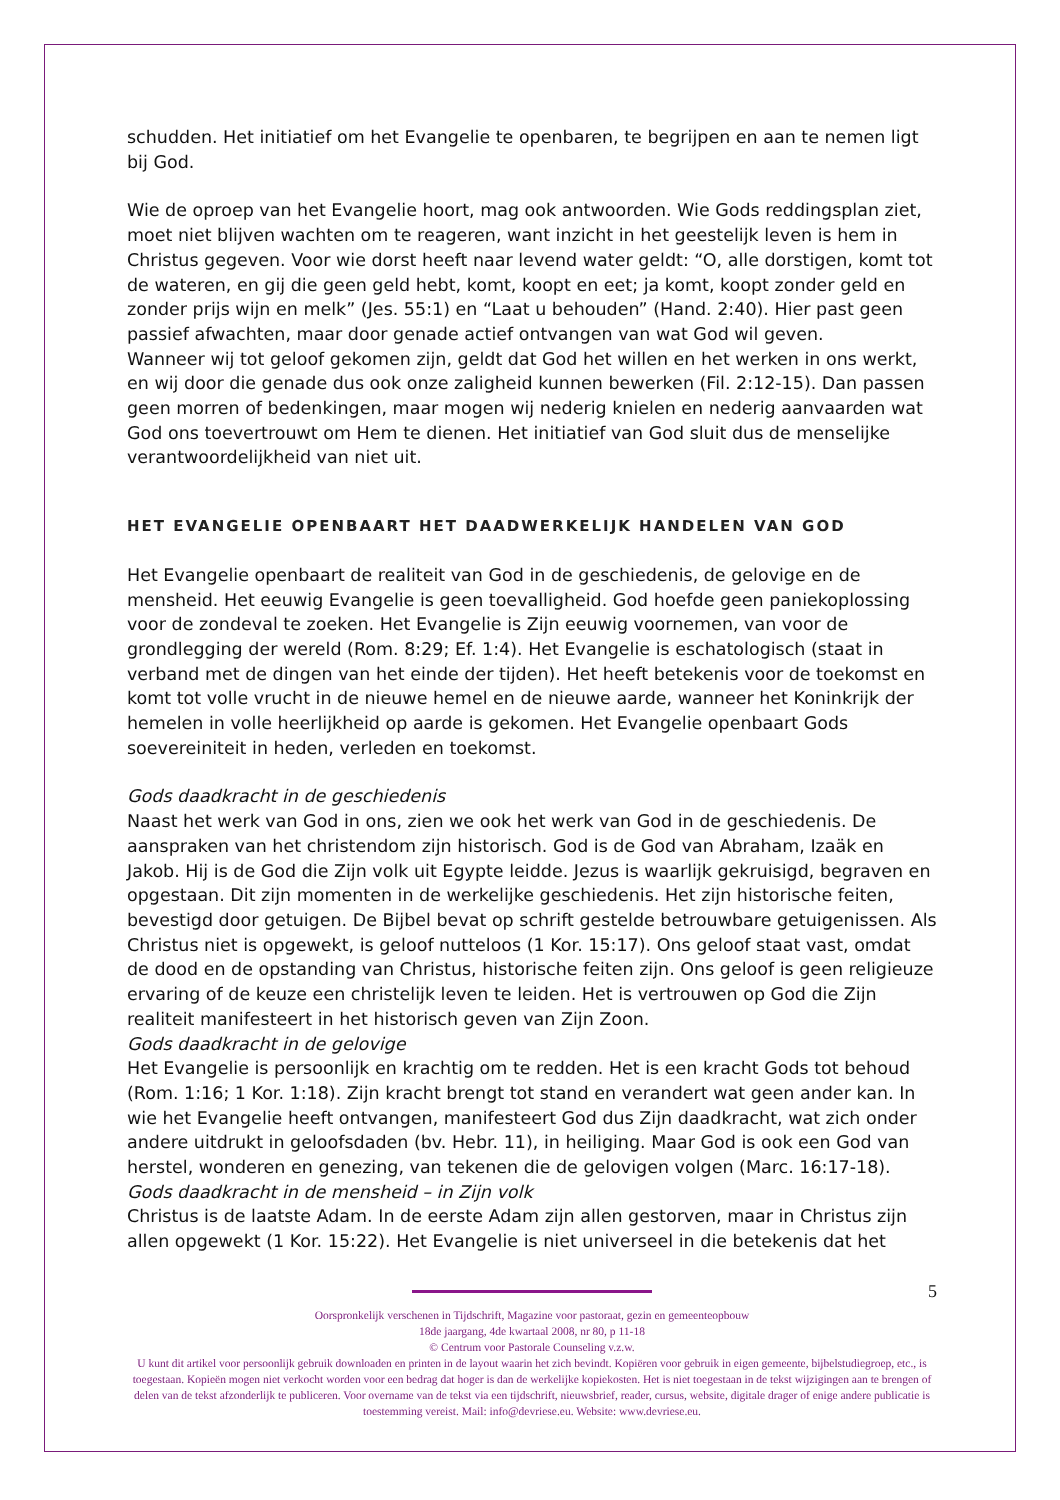schudden. Het initiatief om het Evangelie te openbaren, te begrijpen en aan te nemen ligt bij God.
Wie de oproep van het Evangelie hoort, mag ook antwoorden. Wie Gods reddingsplan ziet, moet niet blijven wachten om te reageren, want inzicht in het geestelijk leven is hem in Christus gegeven. Voor wie dorst heeft naar levend water geldt: “O, alle dorstigen, komt tot de wateren, en gij die geen geld hebt, komt, koopt en eet; ja komt, koopt zonder geld en zonder prijs wijn en melk” (Jes. 55:1) en “Laat u behouden” (Hand. 2:40). Hier past geen passief afwachten, maar door genade actief ontvangen van wat God wil geven.
Wanneer wij tot geloof gekomen zijn, geldt dat God het willen en het werken in ons werkt, en wij door die genade dus ook onze zaligheid kunnen bewerken (Fil. 2:12-15). Dan passen geen morren of bedenkingen, maar mogen wij nederig knielen en nederig aanvaarden wat God ons toevertrouwt om Hem te dienen. Het initiatief van God sluit dus de menselijke verantwoordelijkheid van niet uit.
HET EVANGELIE OPENBAART HET DAADWERKELIJK HANDELEN VAN GOD
Het Evangelie openbaart de realiteit van God in de geschiedenis, de gelovige en de mensheid. Het eeuwig Evangelie is geen toevalligheid. God hoefde geen paniekoplossing voor de zondeval te zoeken. Het Evangelie is Zijn eeuwig voornemen, van voor de grondlegging der wereld (Rom. 8:29; Ef. 1:4). Het Evangelie is eschatologisch (staat in verband met de dingen van het einde der tijden). Het heeft betekenis voor de toekomst en komt tot volle vrucht in de nieuwe hemel en de nieuwe aarde, wanneer het Koninkrijk der hemelen in volle heerlijkheid op aarde is gekomen. Het Evangelie openbaart Gods soevereiniteit in heden, verleden en toekomst.
Gods daadkracht in de geschiedenis
Naast het werk van God in ons, zien we ook het werk van God in de geschiedenis. De aanspraken van het christendom zijn historisch. God is de God van Abraham, Izaäk en Jakob. Hij is de God die Zijn volk uit Egypte leidde. Jezus is waarlijk gekruisigd, begraven en opgestaan. Dit zijn momenten in de werkelijke geschiedenis. Het zijn historische feiten, bevestigd door getuigen. De Bijbel bevat op schrift gestelde betrouwbare getuigenissen. Als Christus niet is opgewekt, is geloof nutteloos (1 Kor. 15:17). Ons geloof staat vast, omdat de dood en de opstanding van Christus, historische feiten zijn. Ons geloof is geen religieuze ervaring of de keuze een christelijk leven te leiden. Het is vertrouwen op God die Zijn realiteit manifesteert in het historisch geven van Zijn Zoon.
Gods daadkracht in de gelovige
Het Evangelie is persoonlijk en krachtig om te redden. Het is een kracht Gods tot behoud (Rom. 1:16; 1 Kor. 1:18). Zijn kracht brengt tot stand en verandert wat geen ander kan. In wie het Evangelie heeft ontvangen, manifesteert God dus Zijn daadkracht, wat zich onder andere uitdrukt in geloofsdaden (bv. Hebr. 11), in heiliging. Maar God is ook een God van herstel, wonderen en genezing, van tekenen die de gelovigen volgen (Marc. 16:17-18).
Gods daadkracht in de mensheid – in Zijn volk
Christus is de laatste Adam. In de eerste Adam zijn allen gestorven, maar in Christus zijn allen opgewekt (1 Kor. 15:22). Het Evangelie is niet universeel in die betekenis dat het
5
Oorspronkelijk verschenen in Tijdschrift, Magazine voor pastoraat, gezin en gemeenteopbouw
18de jaargang, 4de kwartaal 2008, nr 80, p 11-18
© Centrum voor Pastorale Counseling v.z.w.
U kunt dit artikel voor persoonlijk gebruik downloaden en printen in de layout waarin het zich bevindt. Kopiëren voor gebruik in eigen gemeente, bijbelstudiegroep, etc., is toegestaan. Kopieën mogen niet verkocht worden voor een bedrag dat hoger is dan de werkelijke kopiekosten. Het is niet toegestaan in de tekst wijzigingen aan te brengen of delen van de tekst afzonderlijk te publiceren. Voor overname van de tekst via een tijdschrift, nieuwsbrief, reader, cursus, website, digitale drager of enige andere publicatie is toestemming vereist. Mail: info@devriese.eu. Website: www.devriese.eu.